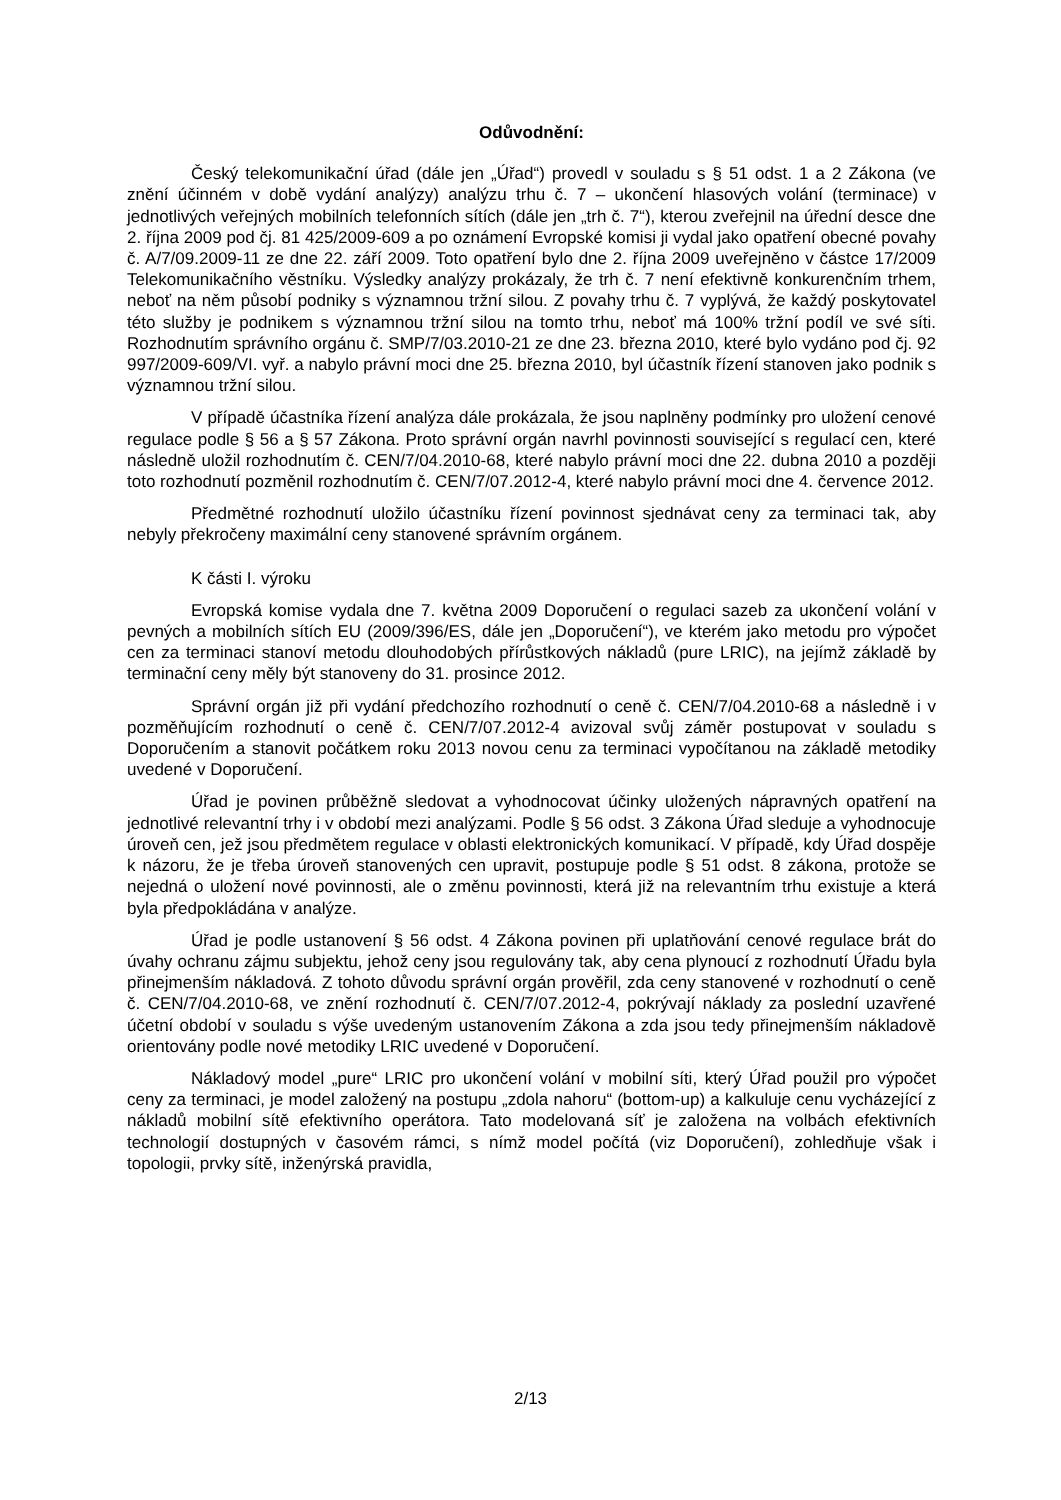Odůvodnění:
Český telekomunikační úřad (dále jen „Úřad“) provedl v souladu s § 51 odst. 1 a 2 Zákona (ve znění účinném v době vydání analýzy) analýzu trhu č. 7 – ukončení hlasových volání (terminace) v jednotlivých veřejných mobilních telefonních sítích (dále jen „trh č. 7“), kterou zveřejnil na úřední desce dne 2. října 2009 pod čj. 81 425/2009-609 a po oznámení Evropské komisi ji vydal jako opatření obecné povahy č. A/7/09.2009-11 ze dne 22. září 2009. Toto opatření bylo dne 2. října 2009 uveřejněno v částce 17/2009 Telekomunikačního věstníku. Výsledky analýzy prokázaly, že trh č. 7 není efektivně konkurenčním trhem, neboť na něm působí podniky s významnou tržní silou. Z povahy trhu č. 7 vyplývá, že každý poskytovatel této služby je podnikem s významnou tržní silou na tomto trhu, neboť má 100% tržní podíl ve své síti. Rozhodnutím správního orgánu č. SMP/7/03.2010-21 ze dne 23. března 2010, které bylo vydáno pod čj. 92 997/2009-609/VI. vyř. a nabylo právní moci dne 25. března 2010, byl účastník řízení stanoven jako podnik s významnou tržní silou.
V případě účastníka řízení analýza dále prokázala, že jsou naplněny podmínky pro uložení cenové regulace podle § 56 a § 57 Zákona. Proto správní orgán navrhl povinnosti související s regulací cen, které následně uložil rozhodnutím č. CEN/7/04.2010-68, které nabylo právní moci dne 22. dubna 2010 a později toto rozhodnutí pozměnil rozhodnutím č. CEN/7/07.2012-4, které nabylo právní moci dne 4. července 2012.
Předmětné rozhodnutí uložilo účastníku řízení povinnost sjednávat ceny za terminaci tak, aby nebyly překročeny maximální ceny stanovené správním orgánem.
K části I. výroku
Evropská komise vydala dne 7. května 2009 Doporučení o regulaci sazeb za ukončení volání v pevných a mobilních sítích EU (2009/396/ES, dále jen „Doporučení“), ve kterém jako metodu pro výpočet cen za terminaci stanoví metodu dlouhodobých přírůstkových nákladů (pure LRIC), na jejímž základě by terminační ceny měly být stanoveny do 31. prosince 2012.
Správní orgán již při vydání předchozího rozhodnutí o ceně č. CEN/7/04.2010-68 a následně i v pozměňujícím rozhodnutí o ceně č. CEN/7/07.2012-4 avizoval svůj záměr postupovat v souladu s Doporučením a stanovit počátkem roku 2013 novou cenu za terminaci vypočítanou na základě metodiky uvedené v Doporučení.
Úřad je povinen průběžně sledovat a vyhodnocovat účinky uložených nápravných opatření na jednotlivé relevantní trhy i v období mezi analýzami. Podle § 56 odst. 3 Zákona Úřad sleduje a vyhodnocuje úroveň cen, jež jsou předmětem regulace v oblasti elektronických komunikací. V případě, kdy Úřad dospěje k názoru, že je třeba úroveň stanovených cen upravit, postupuje podle § 51 odst. 8 zákona, protože se nejedná o uložení nové povinnosti, ale o změnu povinnosti, která již na relevantním trhu existuje a která byla předpokládána v analýze.
Úřad je podle ustanovení § 56 odst. 4 Zákona povinen při uplatňování cenové regulace brát do úvahy ochranu zájmu subjektu, jehož ceny jsou regulovány tak, aby cena plynoucí z rozhodnutí Úřadu byla přinejmenším nákladová. Z tohoto důvodu správní orgán prověřil, zda ceny stanovené v rozhodnutí o ceně č. CEN/7/04.2010-68, ve znění rozhodnutí č. CEN/7/07.2012-4, pokrývají náklady za poslední uzavřené účetní období v souladu s výše uvedeným ustanovením Zákona a zda jsou tedy přinejmenším nákladově orientovány podle nové metodiky LRIC uvedené v Doporučení.
Nákladový model „pure“ LRIC pro ukončení volání v mobilní síti, který Úřad použil pro výpočet ceny za terminaci, je model založený na postupu „zdola nahoru“ (bottom-up) a kalkuluje cenu vycházející z nákladů mobilní sítě efektivního operátora. Tato modelovaná síť je založena na volbách efektivních technologií dostupných v časovém rámci, s nímž model počítá (viz Doporučení), zohledňuje však i topologii, prvky sítě, inženýrská pravidla,
2/13